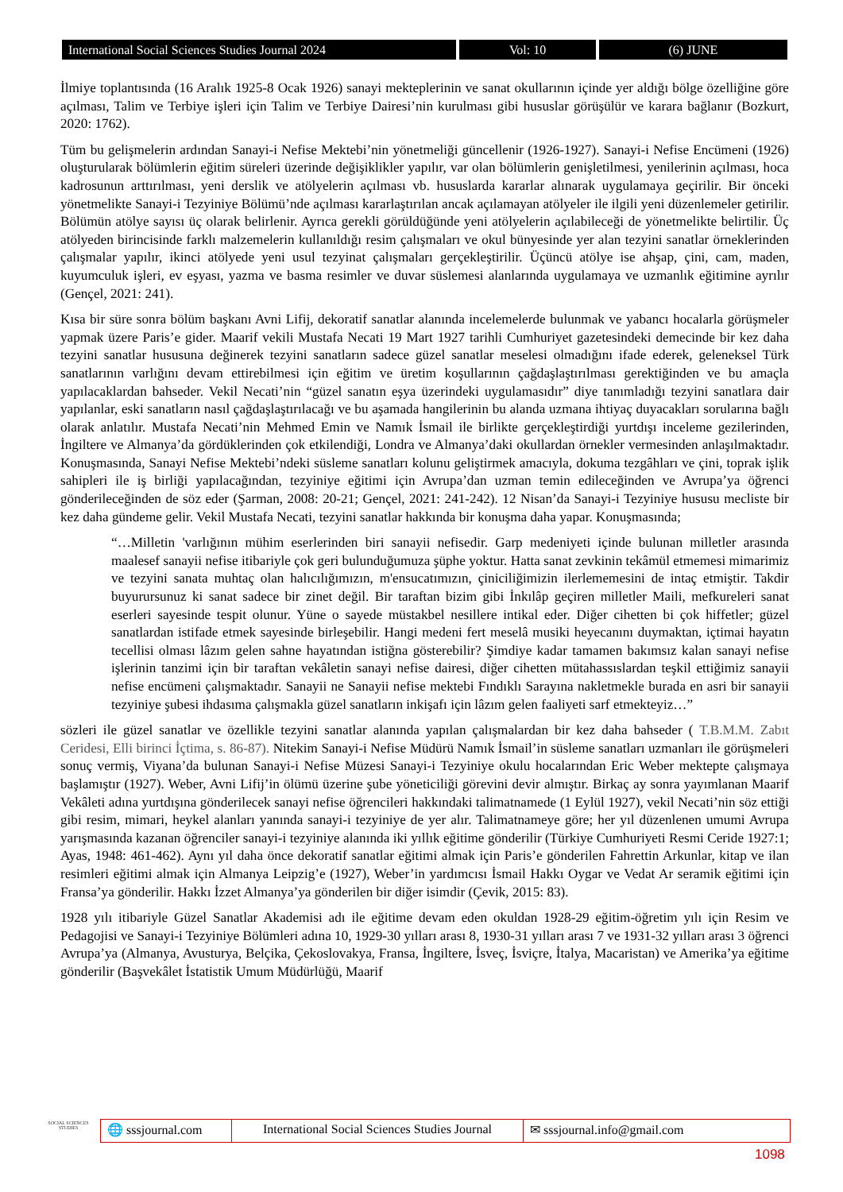International Social Sciences Studies Journal 2024 Vol: 10 (6) JUNE
İlmiye toplantısında (16 Aralık 1925-8 Ocak 1926) sanayi mekteplerinin ve sanat okullarının içinde yer aldığı bölge özelliğine göre açılması, Talim ve Terbiye işleri için Talim ve Terbiye Dairesi’nin kurulması gibi hususlar görüşülür ve karara bağlanır (Bozkurt, 2020: 1762).
Tüm bu gelişmelerin ardından Sanayi-i Nefise Mektebi’nin yönetmeliği güncellenir (1926-1927). Sanayi-i Nefise Encümeni (1926) oluşturularak bölümlerin eğitim süreleri üzerinde değişiklikler yapılır, var olan bölümlerin genişletilmesi, yenilerinin açılması, hoca kadrosunun arttırılması, yeni derslik ve atölyelerin açılması vb. hususlarda kararlar alınarak uygulamaya geçirilir. Bir önceki yönetmelikte Sanayi-i Tezyiniye Bölümü’nde açılması kararlaştırılan ancak açılamayan atölyeler ile ilgili yeni düzenlemeler getirilir. Bölümün atölye sayısı üç olarak belirlenir. Ayrıca gerekli görüldüğünde yeni atölyelerin açılabileceği de yönetmelikte belirtilir. Üç atölyeden birincisinde farklı malzemelerin kullanıldığı resim çalışmaları ve okul bünyesinde yer alan tezyini sanatlar örneklerinden çalışmalar yapılır, ikinci atölyede yeni usul tezyinat çalışmaları gerçekleştirilir. Üçüncü atölye ise ahşap, çini, cam, maden, kuyumculuk işleri, ev eşyası, yazma ve basma resimler ve duvar süslemesi alanlarında uygulamaya ve uzmanlık eğitimine ayrılır (Gençel, 2021: 241).
Kısa bir süre sonra bölüm başkanı Avni Lifij, dekoratif sanatlar alanında incelemelerde bulunmak ve yabancı hocalarla görüşmeler yapmak üzere Paris’e gider. Maarif vekili Mustafa Necati 19 Mart 1927 tarihli Cumhuriyet gazetesindeki demecinde bir kez daha tezyini sanatlar hususuna değinerek tezyini sanatların sadece güzel sanatlar meselesi olmadığını ifade ederek, geleneksel Türk sanatlarının varlığını devam ettirebilmesi için eğitim ve üretim koşullarının çağdaşlaştırılması gerektiğinden ve bu amaçla yapılacaklardan bahseder. Vekil Necati’nin “güzel sanatın eşya üzerindeki uygulamasıdır” diye tanımladığı tezyini sanatlara dair yapılanlar, eski sanatların nasıl çağdaşlaştırılacağı ve bu aşamada hangilerinin bu alanda uzmana ihtiyaç duyacakları sorularına bağlı olarak anlatılır. Mustafa Necati’nin Mehmed Emin ve Namık İsmail ile birlikte gerçekleştirdiği yurtdışı inceleme gezilerinden, İngiltere ve Almanya’da gördüklerinden çok etkilendiği, Londra ve Almanya’daki okullardan örnekler vermesinden anlaşılmaktadır. Konuşmasında, Sanayi Nefise Mektebi’ndeki süsleme sanatları kolunu geliştirmek amacıyla, dokuma tezgâhları ve çini, toprak işlik sahipleri ile iş birliği yapılacağından, tezyiniye eğitimi için Avrupa’dan uzman temin edileceğinden ve Avrupa’ya öğrenci gönderileceğinden de söz eder (Şarman, 2008: 20-21; Gençel, 2021: 241-242). 12 Nisan’da Sanayi-i Tezyiniye hususu mecliste bir kez daha gündeme gelir. Vekil Mustafa Necati, tezyini sanatlar hakkında bir konuşma daha yapar. Konuşmasında;
“…Milletin 'varlığının mühim eserlerinden biri sanayii nefisedir. Garp medeniyeti içinde bulunan milletler arasında maalesef sanayii nefise itibariyle çok geri bulunduğumuza şüphe yoktur. Hatta sanat zevkinin tekâmül etmemesi mimarimiz ve tezyini sanata muhtaç olan halıcılığımızın, m'ensucatımızın, çiniciliğimizin ilerlememesini de intaç etmiştir. Takdir buyurursunuz ki sanat sadece bir zinet değil. Bir taraftan bizim gibi İnkılâp geçiren milletler Maili, mefkureleri sanat eserleri sayesinde tespit olunur. Yüne o sayede müstakbel nesillere intikal eder. Diğer cihetten bi çok hiffetler; güzel sanatlardan istifade etmek sayesinde birleşebilir. Hangi medeni fert meselâ musiki heyecanını duymaktan, içtimai hayatın tecellisi olması lâzım gelen sahne hayatından istiğna gösterebilir? Şimdiye kadar tamamen bakımsız kalan sanayi nefise işlerinin tanzimi için bir taraftan vekâletin sanayi nefise dairesi, diğer cihetten mütahassıslardan teşkil ettiğimiz sanayii nefise encümeni çalışmaktadır. Sanayii ne Sanayii nefise mektebi Fındıklı Sarayına nakletmekle burada en asri bir sanayii tezyiniye şubesi ihdasıma çalışmakla güzel sanatların inkişafı için lâzım gelen faaliyeti sarf etmekteyiz…”
sözleri ile güzel sanatlar ve özellikle tezyini sanatlar alanında yapılan çalışmalardan bir kez daha bahseder ( T.B.M.M. Zabıt Ceridesi, Elli birinci İçtima, s. 86-87). Nitekim Sanayi-i Nefise Müdürü Namık İsmail’in süsleme sanatları uzmanları ile görüşmeleri sonuç vermiş, Viyana’da bulunan Sanayi-i Nefise Müzesi Sanayi-i Tezyiniye okulu hocalarından Eric Weber mektepte çalışmaya başlamıştır (1927). Weber, Avni Lifij’in ölümü üzerine şube yöneticiliği görevini devir almıştır. Birkaç ay sonra yayımlanan Maarif Vekâleti adına yurtdışına gönderilecek sanayi nefise öğrencileri hakkındaki talimatnamede (1 Eylül 1927), vekil Necati’nin söz ettiği gibi resim, mimari, heykel alanları yanında sanayi-i tezyiniye de yer alır. Talimatnameye göre; her yıl düzenlenen umumi Avrupa yarışmasında kazanan öğrenciler sanayi-i tezyiniye alanında iki yıllık eğitime gönderilir (Türkiye Cumhuriyeti Resmi Ceride 1927:1; Ayas, 1948: 461-462). Aynı yıl daha önce dekoratif sanatlar eğitimi almak için Paris’e gönderilen Fahrettin Arkunlar, kitap ve ilan resimleri eğitimi almak için Almanya Leipzig’e (1927), Weber’in yardımcısı İsmail Hakkı Oygar ve Vedat Ar seramik eğitimi için Fransa’ya gönderilir. Hakkı İzzet Almanya’ya gönderilen bir diğer isimdir (Çevik, 2015: 83).
1928 yılı itibariyle Güzel Sanatlar Akademisi adı ile eğitime devam eden okuldan 1928-29 eğitim-öğretim yılı için Resim ve Pedagojisi ve Sanayi-i Tezyiniye Bölümleri adına 10, 1929-30 yılları arası 8, 1930-31 yılları arası 7 ve 1931-32 yılları arası 3 öğrenci Avrupa’ya (Almanya, Avusturya, Belçika, Çekoslovakya, Fransa, İngiltere, İsveç, İsviçre, İtalya, Macaristan) ve Amerika’ya eğitime gönderilir (Başvekâlet İstatistik Umum Müdürlüğü, Maarif
SOCIAL SCIENCES STUDIES
🌐 sssjournal.com
International Social Sciences Studies Journal
✉ sssjournal.info@gmail.com
1098